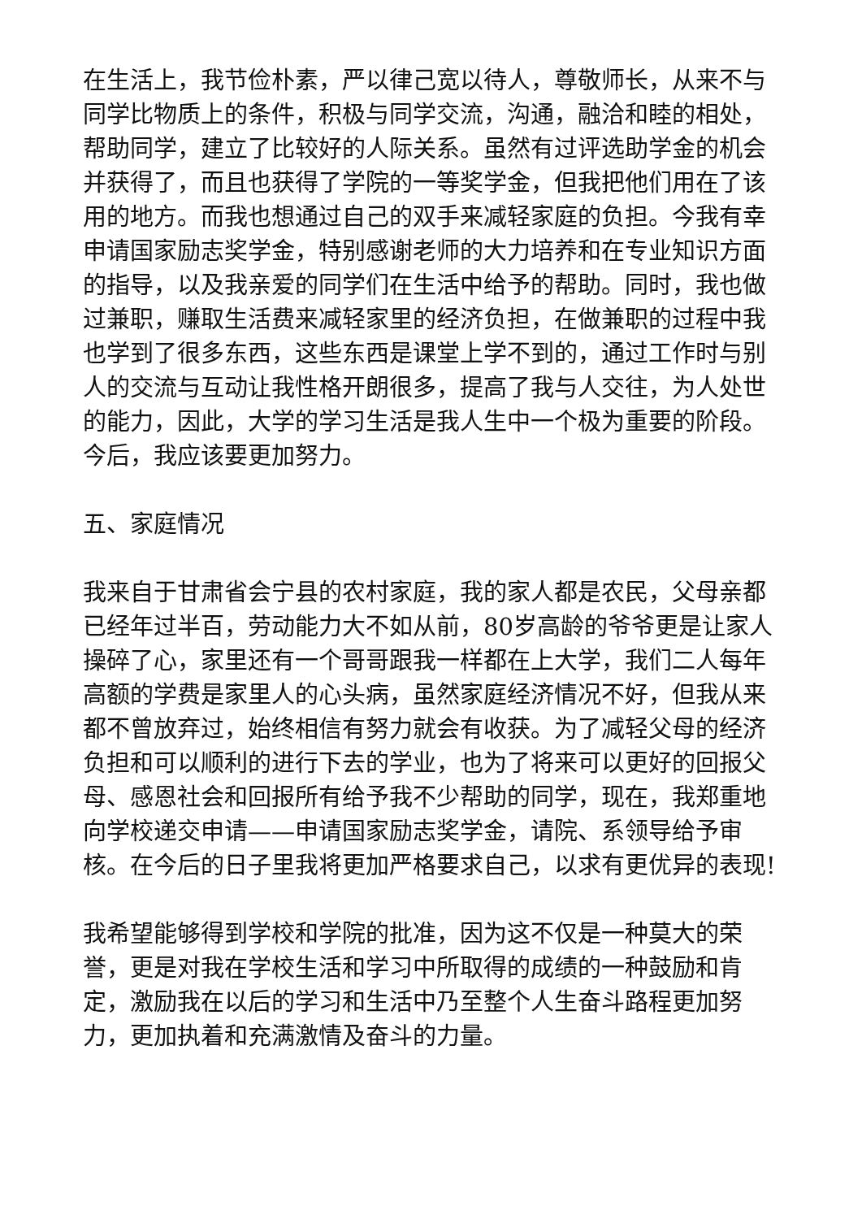在生活上，我节俭朴素，严以律己宽以待人，尊敬师长，从来不与同学比物质上的条件，积极与同学交流，沟通，融洽和睦的相处，帮助同学，建立了比较好的人际关系。虽然有过评选助学金的机会并获得了，而且也获得了学院的一等奖学金，但我把他们用在了该用的地方。而我也想通过自己的双手来减轻家庭的负担。今我有幸申请国家励志奖学金，特别感谢老师的大力培养和在专业知识方面的指导，以及我亲爱的同学们在生活中给予的帮助。同时，我也做过兼职，赚取生活费来减轻家里的经济负担，在做兼职的过程中我也学到了很多东西，这些东西是课堂上学不到的，通过工作时与别人的交流与互动让我性格开朗很多，提高了我与人交往，为人处世的能力，因此，大学的学习生活是我人生中一个极为重要的阶段。今后，我应该要更加努力。
五、家庭情况
我来自于甘肃省会宁县的农村家庭，我的家人都是农民，父母亲都已经年过半百，劳动能力大不如从前，80岁高龄的爷爷更是让家人操碎了心，家里还有一个哥哥跟我一样都在上大学，我们二人每年高额的学费是家里人的心头病，虽然家庭经济情况不好，但我从来都不曾放弃过，始终相信有努力就会有收获。为了减轻父母的经济负担和可以顺利的进行下去的学业，也为了将来可以更好的回报父母、感恩社会和回报所有给予我不少帮助的同学，现在，我郑重地向学校递交申请——申请国家励志奖学金，请院、系领导给予审核。在今后的日子里我将更加严格要求自己，以求有更优异的表现!
我希望能够得到学校和学院的批准，因为这不仅是一种莫大的荣誉，更是对我在学校生活和学习中所取得的成绩的一种鼓励和肯定，激励我在以后的学习和生活中乃至整个人生奋斗路程更加努力，更加执着和充满激情及奋斗的力量。